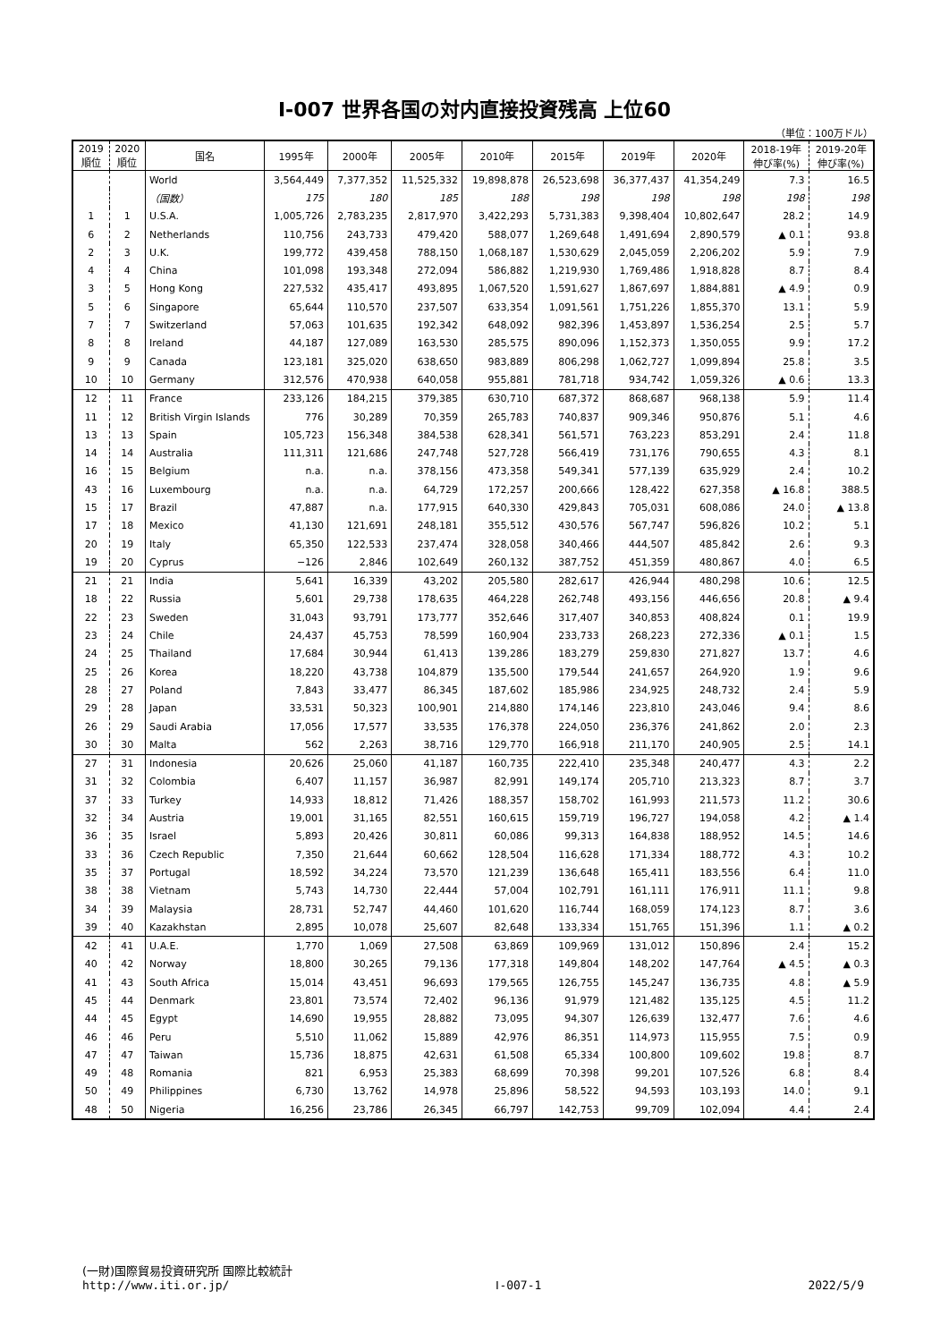Ⅰ-007 世界各国の対内直接投資残高 上位60
（単位：100万ドル）
| 2019 順位 | 2020 順位 | 国名 | 1995年 | 2000年 | 2005年 | 2010年 | 2015年 | 2019年 | 2020年 | 2018-19年 伸び率(%) | 2019-20年 伸び率(%) |
| --- | --- | --- | --- | --- | --- | --- | --- | --- | --- | --- | --- |
| | | World | 3,564,449 | 7,377,352 | 11,525,332 | 19,898,878 | 26,523,698 | 36,377,437 | 41,354,249 | 7.3 | 16.5 |
| | | （国数） | 175 | 180 | 185 | 188 | 198 | 198 | 198 | 198 | 198 |
| 1 | 1 | U.S.A. | 1,005,726 | 2,783,235 | 2,817,970 | 3,422,293 | 5,731,383 | 9,398,404 | 10,802,647 | 28.2 | 14.9 |
| 6 | 2 | Netherlands | 110,756 | 243,733 | 479,420 | 588,077 | 1,269,648 | 1,491,694 | 2,890,579 | ▲ 0.1 | 93.8 |
| 2 | 3 | U.K. | 199,772 | 439,458 | 788,150 | 1,068,187 | 1,530,629 | 2,045,059 | 2,206,202 | 5.9 | 7.9 |
| 4 | 4 | China | 101,098 | 193,348 | 272,094 | 586,882 | 1,219,930 | 1,769,486 | 1,918,828 | 8.7 | 8.4 |
| 3 | 5 | Hong Kong | 227,532 | 435,417 | 493,895 | 1,067,520 | 1,591,627 | 1,867,697 | 1,884,881 | ▲ 4.9 | 0.9 |
| 5 | 6 | Singapore | 65,644 | 110,570 | 237,507 | 633,354 | 1,091,561 | 1,751,226 | 1,855,370 | 13.1 | 5.9 |
| 7 | 7 | Switzerland | 57,063 | 101,635 | 192,342 | 648,092 | 982,396 | 1,453,897 | 1,536,254 | 2.5 | 5.7 |
| 8 | 8 | Ireland | 44,187 | 127,089 | 163,530 | 285,575 | 890,096 | 1,152,373 | 1,350,055 | 9.9 | 17.2 |
| 9 | 9 | Canada | 123,181 | 325,020 | 638,650 | 983,889 | 806,298 | 1,062,727 | 1,099,894 | 25.8 | 3.5 |
| 10 | 10 | Germany | 312,576 | 470,938 | 640,058 | 955,881 | 781,718 | 934,742 | 1,059,326 | ▲ 0.6 | 13.3 |
| 12 | 11 | France | 233,126 | 184,215 | 379,385 | 630,710 | 687,372 | 868,687 | 968,138 | 5.9 | 11.4 |
| 11 | 12 | British Virgin Islands | 776 | 30,289 | 70,359 | 265,783 | 740,837 | 909,346 | 950,876 | 5.1 | 4.6 |
| 13 | 13 | Spain | 105,723 | 156,348 | 384,538 | 628,341 | 561,571 | 763,223 | 853,291 | 2.4 | 11.8 |
| 14 | 14 | Australia | 111,311 | 121,686 | 247,748 | 527,728 | 566,419 | 731,176 | 790,655 | 4.3 | 8.1 |
| 16 | 15 | Belgium | n.a. | n.a. | 378,156 | 473,358 | 549,341 | 577,139 | 635,929 | 2.4 | 10.2 |
| 43 | 16 | Luxembourg | n.a. | n.a. | 64,729 | 172,257 | 200,666 | 128,422 | 627,358 | ▲ 16.8 | 388.5 |
| 15 | 17 | Brazil | 47,887 | n.a. | 177,915 | 640,330 | 429,843 | 705,031 | 608,086 | 24.0 | ▲ 13.8 |
| 17 | 18 | Mexico | 41,130 | 121,691 | 248,181 | 355,512 | 430,576 | 567,747 | 596,826 | 10.2 | 5.1 |
| 20 | 19 | Italy | 65,350 | 122,533 | 237,474 | 328,058 | 340,466 | 444,507 | 485,842 | 2.6 | 9.3 |
| 19 | 20 | Cyprus | −126 | 2,846 | 102,649 | 260,132 | 387,752 | 451,359 | 480,867 | 4.0 | 6.5 |
| 21 | 21 | India | 5,641 | 16,339 | 43,202 | 205,580 | 282,617 | 426,944 | 480,298 | 10.6 | 12.5 |
| 18 | 22 | Russia | 5,601 | 29,738 | 178,635 | 464,228 | 262,748 | 493,156 | 446,656 | 20.8 | ▲ 9.4 |
| 22 | 23 | Sweden | 31,043 | 93,791 | 173,777 | 352,646 | 317,407 | 340,853 | 408,824 | 0.1 | 19.9 |
| 23 | 24 | Chile | 24,437 | 45,753 | 78,599 | 160,904 | 233,733 | 268,223 | 272,336 | ▲ 0.1 | 1.5 |
| 24 | 25 | Thailand | 17,684 | 30,944 | 61,413 | 139,286 | 183,279 | 259,830 | 271,827 | 13.7 | 4.6 |
| 25 | 26 | Korea | 18,220 | 43,738 | 104,879 | 135,500 | 179,544 | 241,657 | 264,920 | 1.9 | 9.6 |
| 28 | 27 | Poland | 7,843 | 33,477 | 86,345 | 187,602 | 185,986 | 234,925 | 248,732 | 2.4 | 5.9 |
| 29 | 28 | Japan | 33,531 | 50,323 | 100,901 | 214,880 | 174,146 | 223,810 | 243,046 | 9.4 | 8.6 |
| 26 | 29 | Saudi Arabia | 17,056 | 17,577 | 33,535 | 176,378 | 224,050 | 236,376 | 241,862 | 2.0 | 2.3 |
| 30 | 30 | Malta | 562 | 2,263 | 38,716 | 129,770 | 166,918 | 211,170 | 240,905 | 2.5 | 14.1 |
| 27 | 31 | Indonesia | 20,626 | 25,060 | 41,187 | 160,735 | 222,410 | 235,348 | 240,477 | 4.3 | 2.2 |
| 31 | 32 | Colombia | 6,407 | 11,157 | 36,987 | 82,991 | 149,174 | 205,710 | 213,323 | 8.7 | 3.7 |
| 37 | 33 | Turkey | 14,933 | 18,812 | 71,426 | 188,357 | 158,702 | 161,993 | 211,573 | 11.2 | 30.6 |
| 32 | 34 | Austria | 19,001 | 31,165 | 82,551 | 160,615 | 159,719 | 196,727 | 194,058 | 4.2 | ▲ 1.4 |
| 36 | 35 | Israel | 5,893 | 20,426 | 30,811 | 60,086 | 99,313 | 164,838 | 188,952 | 14.5 | 14.6 |
| 33 | 36 | Czech Republic | 7,350 | 21,644 | 60,662 | 128,504 | 116,628 | 171,334 | 188,772 | 4.3 | 10.2 |
| 35 | 37 | Portugal | 18,592 | 34,224 | 73,570 | 121,239 | 136,648 | 165,411 | 183,556 | 6.4 | 11.0 |
| 38 | 38 | Vietnam | 5,743 | 14,730 | 22,444 | 57,004 | 102,791 | 161,111 | 176,911 | 11.1 | 9.8 |
| 34 | 39 | Malaysia | 28,731 | 52,747 | 44,460 | 101,620 | 116,744 | 168,059 | 174,123 | 8.7 | 3.6 |
| 39 | 40 | Kazakhstan | 2,895 | 10,078 | 25,607 | 82,648 | 133,334 | 151,765 | 151,396 | 1.1 | ▲ 0.2 |
| 42 | 41 | U.A.E. | 1,770 | 1,069 | 27,508 | 63,869 | 109,969 | 131,012 | 150,896 | 2.4 | 15.2 |
| 40 | 42 | Norway | 18,800 | 30,265 | 79,136 | 177,318 | 149,804 | 148,202 | 147,764 | ▲ 4.5 | ▲ 0.3 |
| 41 | 43 | South Africa | 15,014 | 43,451 | 96,693 | 179,565 | 126,755 | 145,247 | 136,735 | 4.8 | ▲ 5.9 |
| 45 | 44 | Denmark | 23,801 | 73,574 | 72,402 | 96,136 | 91,979 | 121,482 | 135,125 | 4.5 | 11.2 |
| 44 | 45 | Egypt | 14,690 | 19,955 | 28,882 | 73,095 | 94,307 | 126,639 | 132,477 | 7.6 | 4.6 |
| 46 | 46 | Peru | 5,510 | 11,062 | 15,889 | 42,976 | 86,351 | 114,973 | 115,955 | 7.5 | 0.9 |
| 47 | 47 | Taiwan | 15,736 | 18,875 | 42,631 | 61,508 | 65,334 | 100,800 | 109,602 | 19.8 | 8.7 |
| 49 | 48 | Romania | 821 | 6,953 | 25,383 | 68,699 | 70,398 | 99,201 | 107,526 | 6.8 | 8.4 |
| 50 | 49 | Philippines | 6,730 | 13,762 | 14,978 | 25,896 | 58,522 | 94,593 | 103,193 | 14.0 | 9.1 |
| 48 | 50 | Nigeria | 16,256 | 23,786 | 26,345 | 66,797 | 142,753 | 99,709 | 102,094 | 4.4 | 2.4 |
(一財)国際貿易投資研究所 国際比較統計
http://www.iti.or.jp/ Ⅰ-007-1 2022/5/9